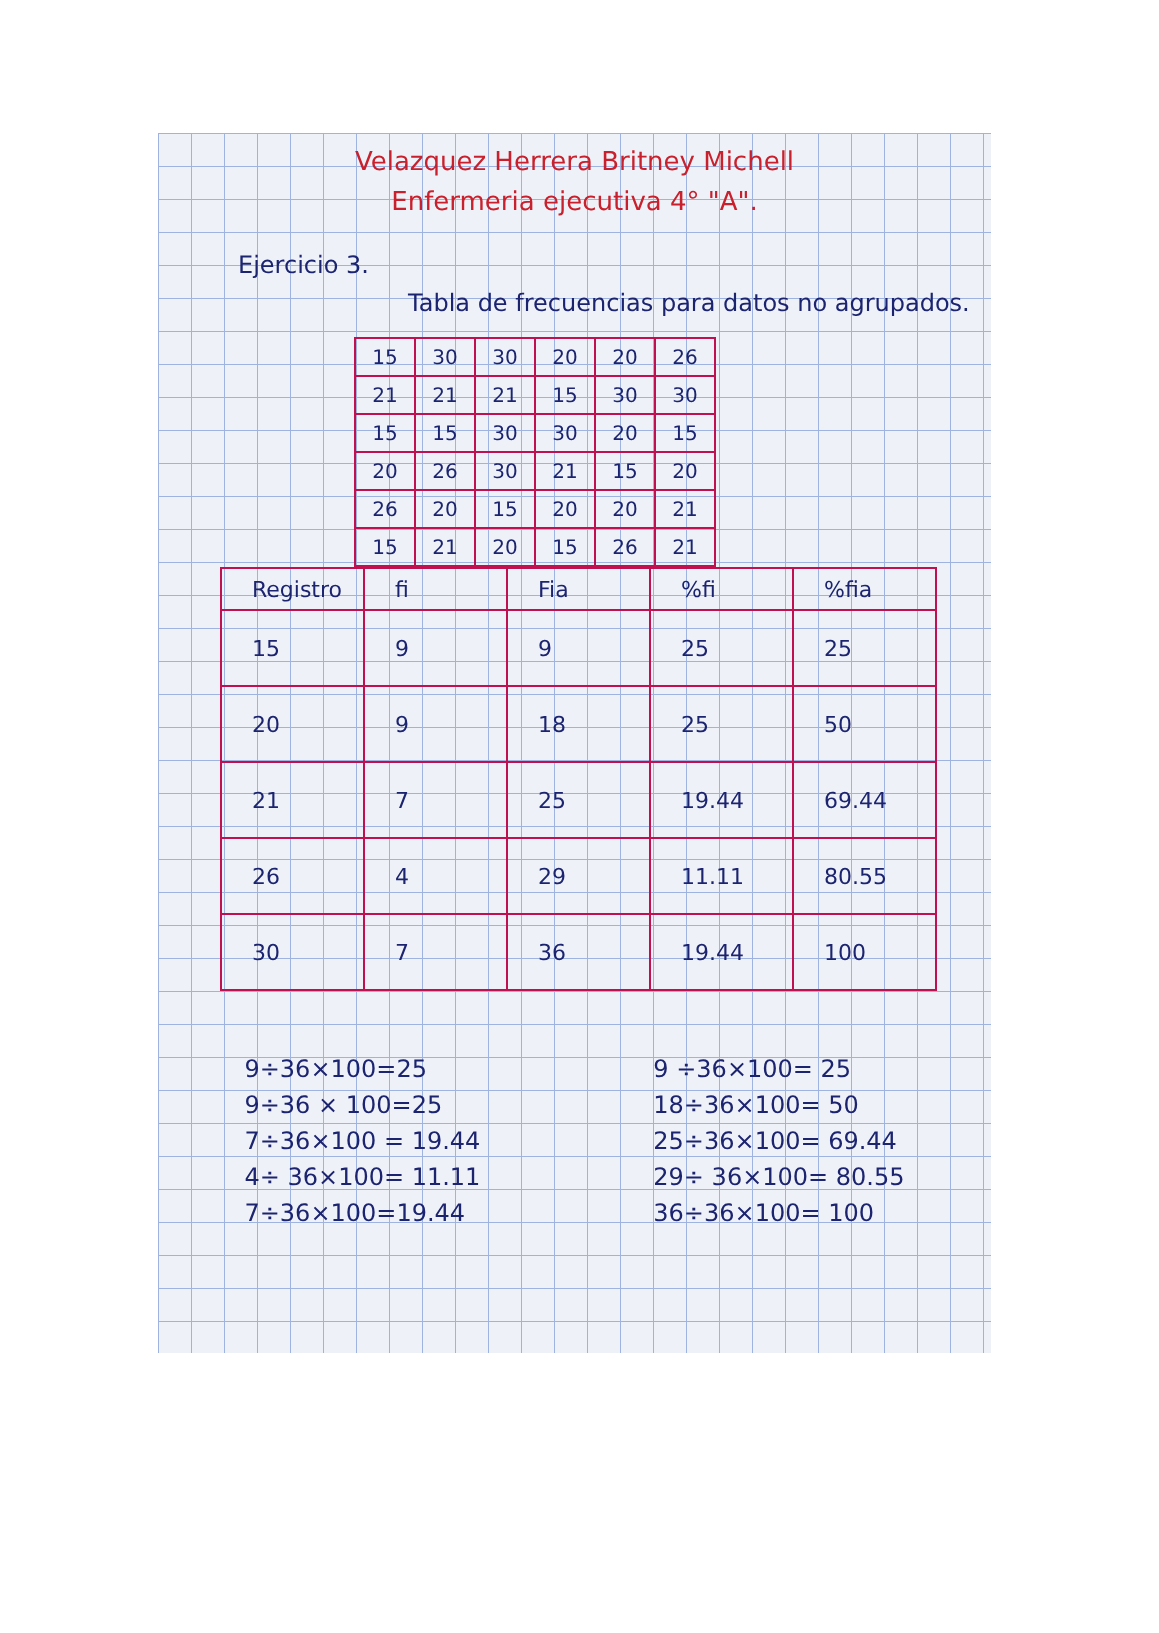Velazquez Herrera Britney Michell
Enfermeria ejecutiva 4° "A".
Ejercicio 3.
Tabla de frecuencias para datos no agrupados.
| 15 | 30 | 30 | 20 | 20 | 26 |
| 21 | 21 | 21 | 15 | 30 | 30 |
| 15 | 15 | 30 | 30 | 20 | 15 |
| 20 | 26 | 30 | 21 | 15 | 20 |
| 26 | 20 | 15 | 20 | 20 | 21 |
| 15 | 21 | 20 | 15 | 26 | 21 |
| Registro | fi | Fia | %fi | %fia |
| --- | --- | --- | --- | --- |
| 15 | 9 | 9 | 25 | 25 |
| 20 | 9 | 18 | 25 | 50 |
| 21 | 7 | 25 | 19.44 | 69.44 |
| 26 | 4 | 29 | 11.11 | 80.55 |
| 30 | 7 | 36 | 19.44 | 100 |
9÷36×100=25
9÷36 × 100=25
7÷36×100 = 19.44
4÷ 36×100= 11.11
7÷36×100=19.44
9 ÷36×100= 25
18÷36×100= 50
25÷36×100= 69.44
29÷ 36×100= 80.55
36÷36×100= 100